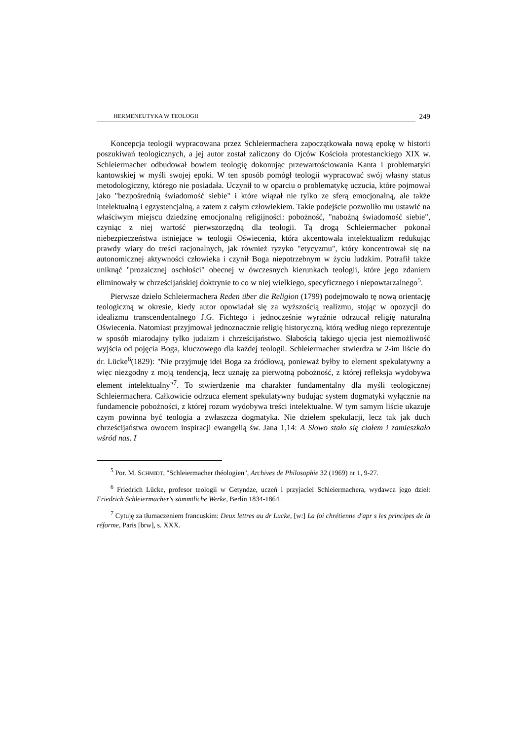HERMENEUTYKA W TEOLOGII 249
Koncepcja teologii wypracowana przez Schleiermachera zapoczątkowała nową epokę w historii poszukiwań teologicznych, a jej autor został zaliczony do Ojców Kościoła protestanckiego XIX w. Schleiermacher odbudował bowiem teologię dokonując przewartościowania Kanta i problematyki kantowskiej w myśli swojej epoki. W ten sposób pomógł teologii wypracować swój własny status metodologiczny, którego nie posiadała. Uczynił to w oparciu o problematykę uczucia, które pojmował jako "bezpośrednią świadomość siebie" i które wiązał nie tylko ze sferą emocjonalną, ale także intelektualną i egzystencjalną, a zatem z całym człowiekiem. Takie podejście pozwoliło mu ustawić na właściwym miejscu dziedzinę emocjonalną religijności: pobożność, "nabożną świadomość siebie", czyniąc z niej wartość pierwszorzędną dla teologii. Tą drogą Schleiermacher pokonał niebezpieczeństwa istniejące w teologii Oświecenia, która akcentowała intelektualizm redukując prawdy wiary do treści racjonalnych, jak również ryzyko "etycyzmu", który koncentrował się na autonomicznej aktywności człowieka i czynił Boga niepotrzebnym w życiu ludzkim. Potrafił także uniknąć "prozaicznej oschłości" obecnej w ówczesnych kierunkach teologii, które jego zdaniem eliminowały w chrześcijańskiej doktrynie to co w niej wielkiego, specyficznego i niepowtarzalnego<sup>5</sup>.
Pierwsze dzieło Schleiermachera Reden über die Religion (1799) podejmowało tę nową orientację teologiczną w okresie, kiedy autor opowiadał się za wyższością realizmu, stojąc w opozycji do idealizmu transcendentalnego J.G. Fichtego i jednocześnie wyraźnie odrzucał religię naturalną Oświecenia. Natomiast przyjmował jednoznacznie religię historyczną, którą według niego reprezentuje w sposób miarodajny tylko judaizm i chrześcijaństwo. Słabością takiego ujęcia jest niemożliwość wyjścia od pojęcia Boga, kluczowego dla każdej teologii. Schleiermacher stwierdza w 2-im liście do dr. Lücke<sup>6</sup>(1829): "Nie przyjmuję idei Boga za źródłową, ponieważ byłby to element spekulatywny a więc niezgodny z moją tendencją, lecz uznaję za pierwotną pobożność, z której refleksja wydobywa element intelektualny"<sup>7</sup>. To stwierdzenie ma charakter fundamentalny dla myśli teologicznej Schleiermachera. Całkowicie odrzuca element spekulatywny budując system dogmatyki wyłącznie na fundamencie pobożności, z której rozum wydobywa treści intelektualne. W tym samym liście ukazuje czym powinna być teologia a zwłaszcza dogmatyka. Nie dziełem spekulacji, lecz tak jak duch chrześcijaństwa owocem inspiracji ewangelią św. Jana 1,14: A Słowo stało się ciałem i zamieszkało wśród nas. I
<sup>5</sup> Por. M. SCHMIDT, "Schleiermacher théologien", Archives de Philosophie 32 (1969) nr 1, 9-27.
<sup>6</sup> Friedrich Lücke, profesor teologii w Getyndze, uczeń i przyjaciel Schleiermachera, wydawca jego dzieł: Friedrich Schleiermacher's sämmtliche Werke, Berlin 1834-1864.
<sup>7</sup> Cytuję za tłumaczeniem francuskim: Deux lettres au dr Lucke, [w:] La foi chrétienne d'apr s les principes de la réforme, Paris [brw], s. XXX.